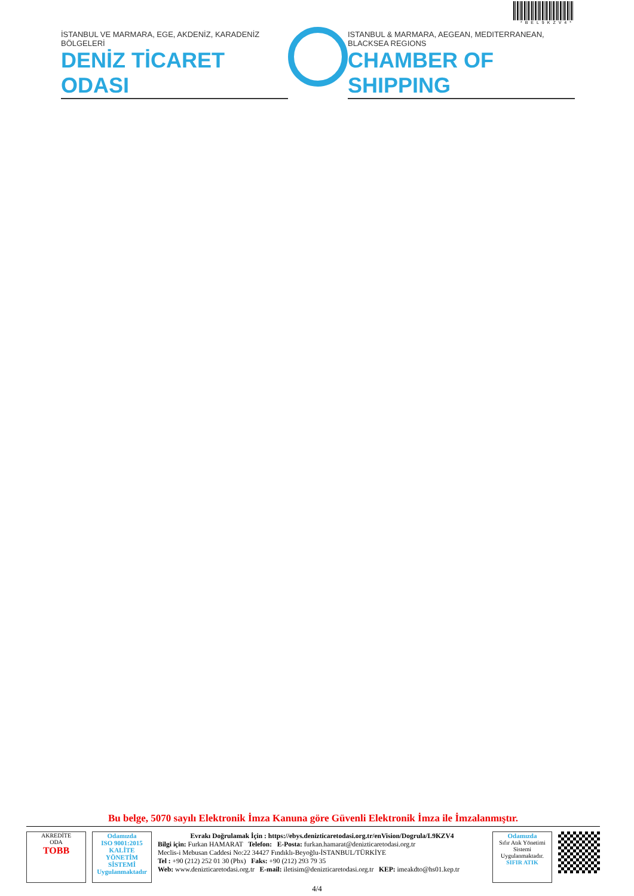*BEL9KZV4*
İSTANBUL VE MARMARA, EGE, AKDENİZ, KARADENİZ BÖLGELERİ
DENİZ TİCARET ODASI
ISTANBUL & MARMARA, AEGEAN, MEDITERRANEAN, BLACKSEA REGIONS
CHAMBER OF SHIPPING
Bu belge, 5070 sayılı Elektronik İmza Kanuna göre Güvenli Elektronik İmza ile İmzalanmıştır.
AKREDİTE
ODA
TOBB
Odamızda
ISO 9001:2015
KALİTE
YÖNETİM
SİSTEMİ
Uygulanmaktadır
Evrakı Doğrulamak İçin : https://ebys.denizticaretodasi.org.tr/enVision/Dogrula/L9KZV4
Bilgi için: Furkan HAMARAT Telefon: E-Posta: furkan.hamarat@denizticaretodasi.org.tr
Meclis-i Mebusan Caddesi No:22 34427 Fındıklı-Beyoğlu-İSTANBUL/TÜRKİYE
Tel : +90 (212) 252 01 30 (Pbx) Faks: +90 (212) 293 79 35
Web: www.denizticaretodasi.org.tr E-mail: iletisim@denizticaretodasi.org.tr KEP: imeakdto@hs01.kep.tr
Odamızda
Sıfır Atık Yönetimi
Sistemi
Uygulanmaktadır.
SIFIR ATIK
4/4